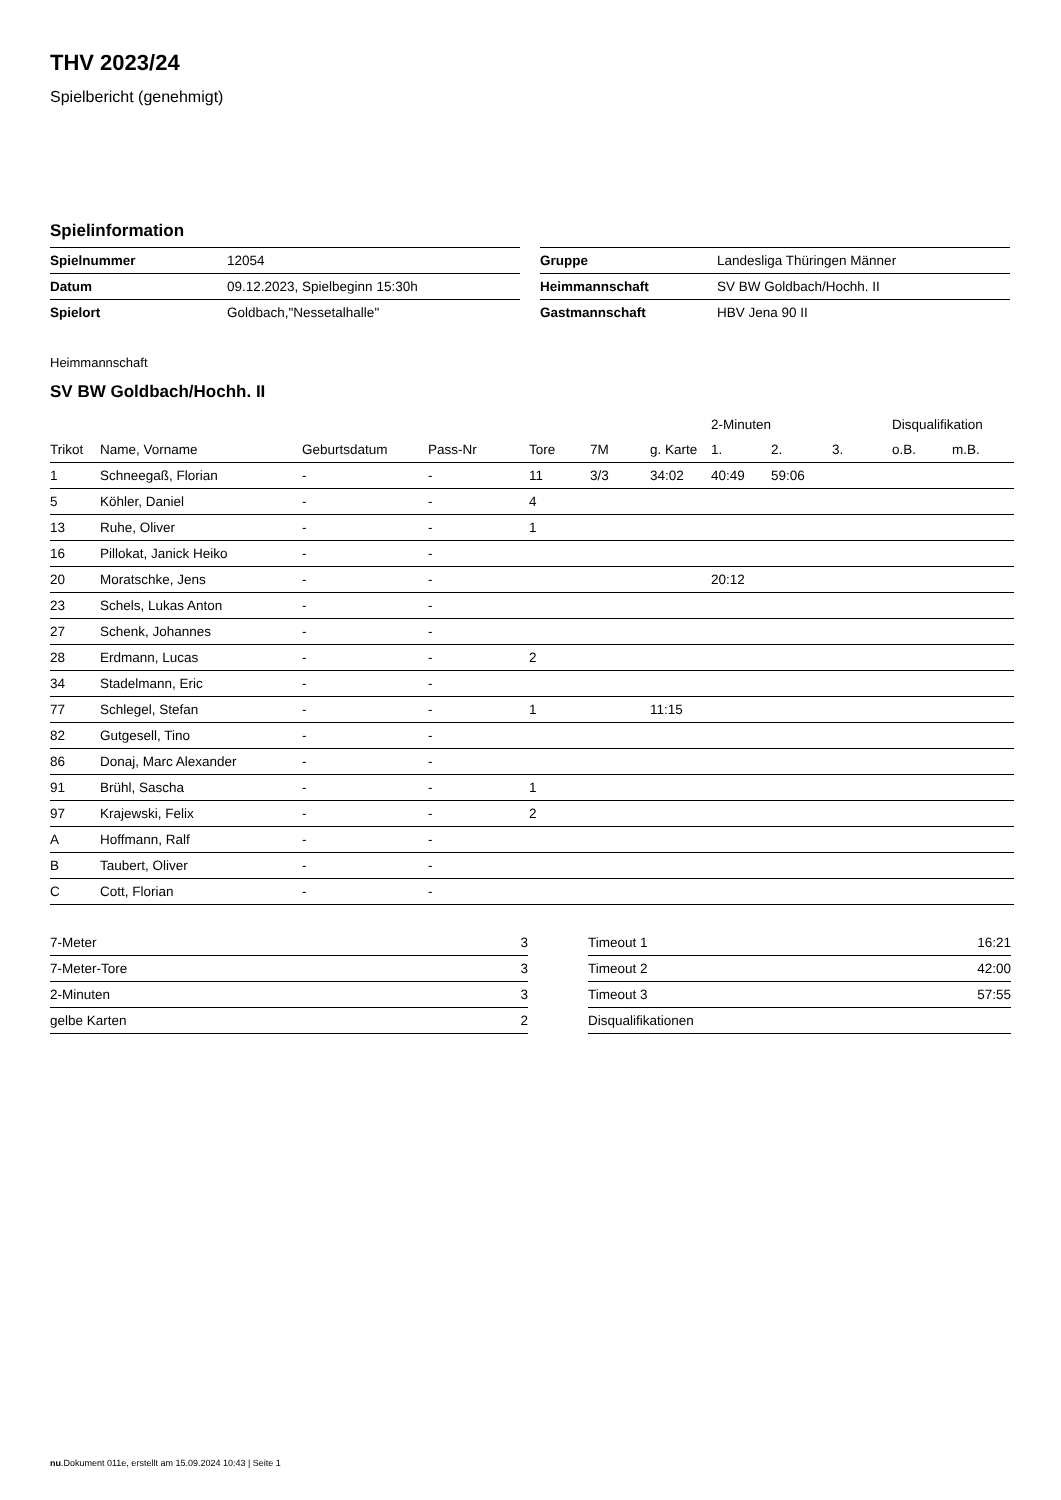THV 2023/24
Spielbericht (genehmigt)
Spielinformation
| Spielnummer | 12054 |
| Datum | 09.12.2023, Spielbeginn 15:30h |
| Spielort | Goldbach,"Nessetalhalle" |
| Gruppe | Landesliga Thüringen Männer |
| Heimmannschaft | SV BW Goldbach/Hochh. II |
| Gastmannschaft | HBV Jena 90 II |
Heimmannschaft
SV BW Goldbach/Hochh. II
| | | | | | | | 2-Minuten | | | Disqualifikation | |
| --- | --- | --- | --- | --- | --- | --- | --- | --- | --- | --- | --- |
| Trikot | Name, Vorname | Geburtsdatum | Pass-Nr | Tore | 7M | g. Karte | 1. | 2. | 3. | o.B. | m.B. |
| 1 | Schneegaß, Florian | - | - | 11 | 3/3 | 34:02 | 40:49 | 59:06 | | | |
| 5 | Köhler, Daniel | - | - | 4 | | | | | | | |
| 13 | Ruhe, Oliver | - | - | 1 | | | | | | | |
| 16 | Pillokat, Janick Heiko | - | - | | | | | | | | |
| 20 | Moratschke, Jens | - | - | | | | 20:12 | | | | |
| 23 | Schels, Lukas Anton | - | - | | | | | | | | |
| 27 | Schenk, Johannes | - | - | | | | | | | | |
| 28 | Erdmann, Lucas | - | - | 2 | | | | | | | |
| 34 | Stadelmann, Eric | - | - | | | | | | | | |
| 77 | Schlegel, Stefan | - | - | 1 | | 11:15 | | | | | |
| 82 | Gutgesell, Tino | - | - | | | | | | | | |
| 86 | Donaj, Marc Alexander | - | - | | | | | | | | |
| 91 | Brühl, Sascha | - | - | 1 | | | | | | | |
| 97 | Krajewski, Felix | - | - | 2 | | | | | | | |
| A | Hoffmann, Ralf | - | - | | | | | | | | |
| B | Taubert, Oliver | - | - | | | | | | | | |
| C | Cott, Florian | - | - | | | | | | | | |
| 7-Meter | 3 |
| 7-Meter-Tore | 3 |
| 2-Minuten | 3 |
| gelbe Karten | 2 |
| Timeout 1 | 16:21 |
| Timeout 2 | 42:00 |
| Timeout 3 | 57:55 |
| Disqualifikationen | |
nu.Dokument 011e, erstellt am 15.09.2024 10:43 | Seite 1